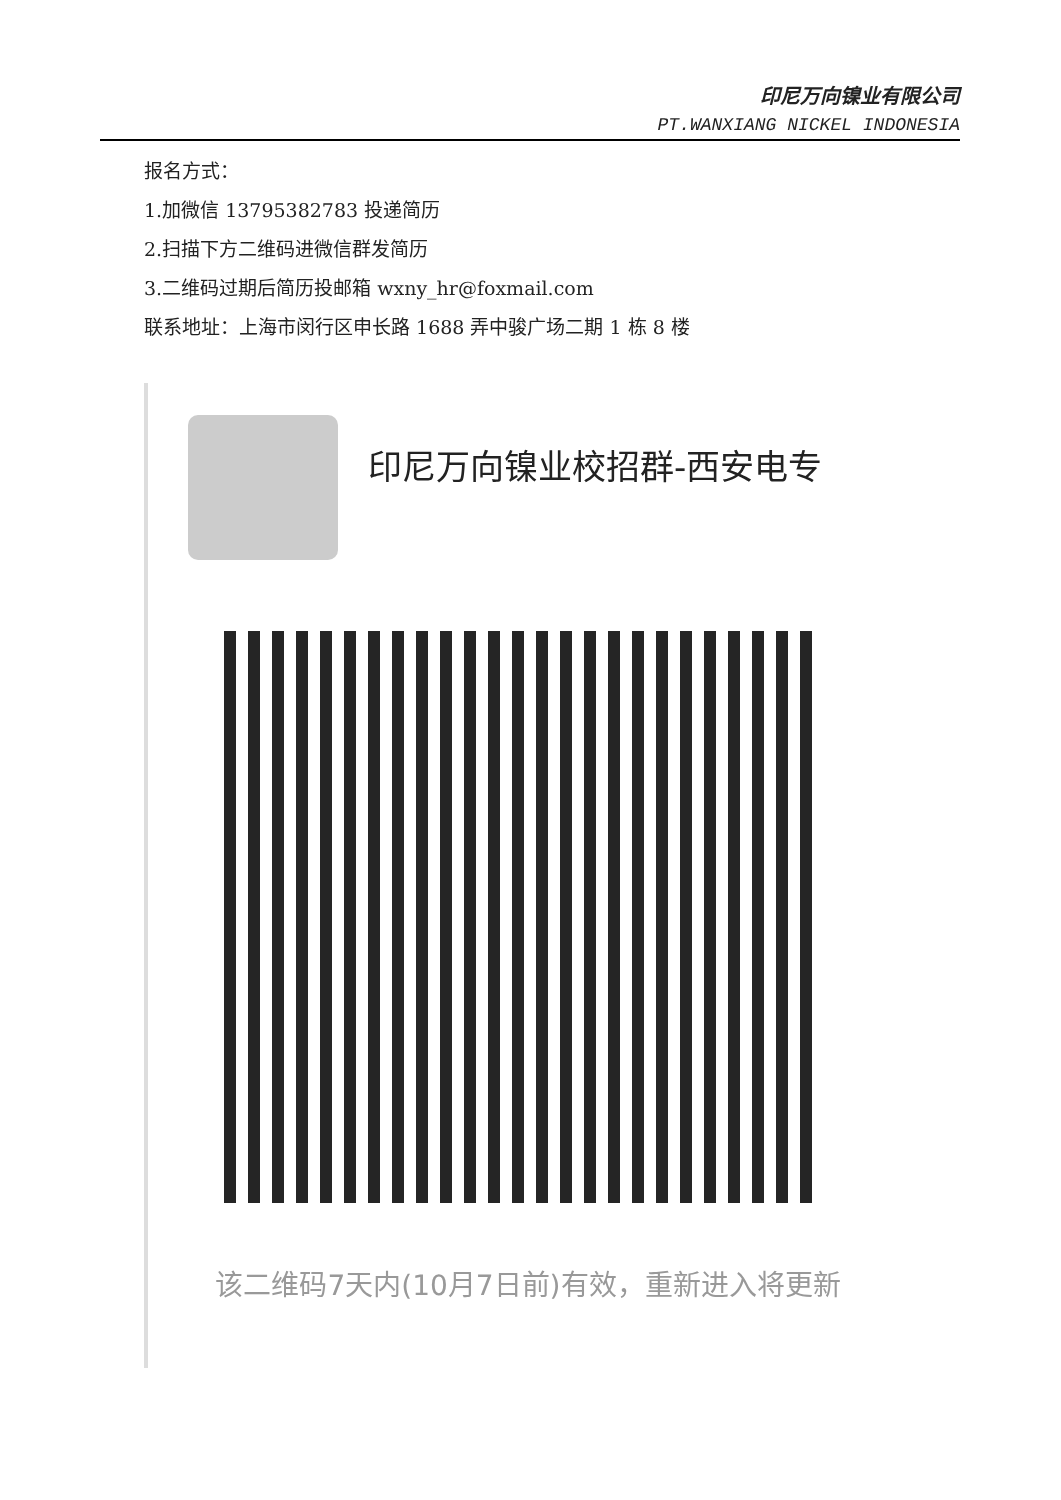印尼万向镍业有限公司
PT.WANXIANG NICKEL INDONESIA
报名方式：
1.加微信 13795382783 投递简历
2.扫描下方二维码进微信群发简历
3.二维码过期后简历投邮箱 wxny_hr@foxmail.com
联系地址：上海市闵行区申长路 1688 弄中骏广场二期 1 栋 8 楼
印尼万向镍业校招群-西安电专
该二维码7天内(10月7日前)有效，重新进入将更新